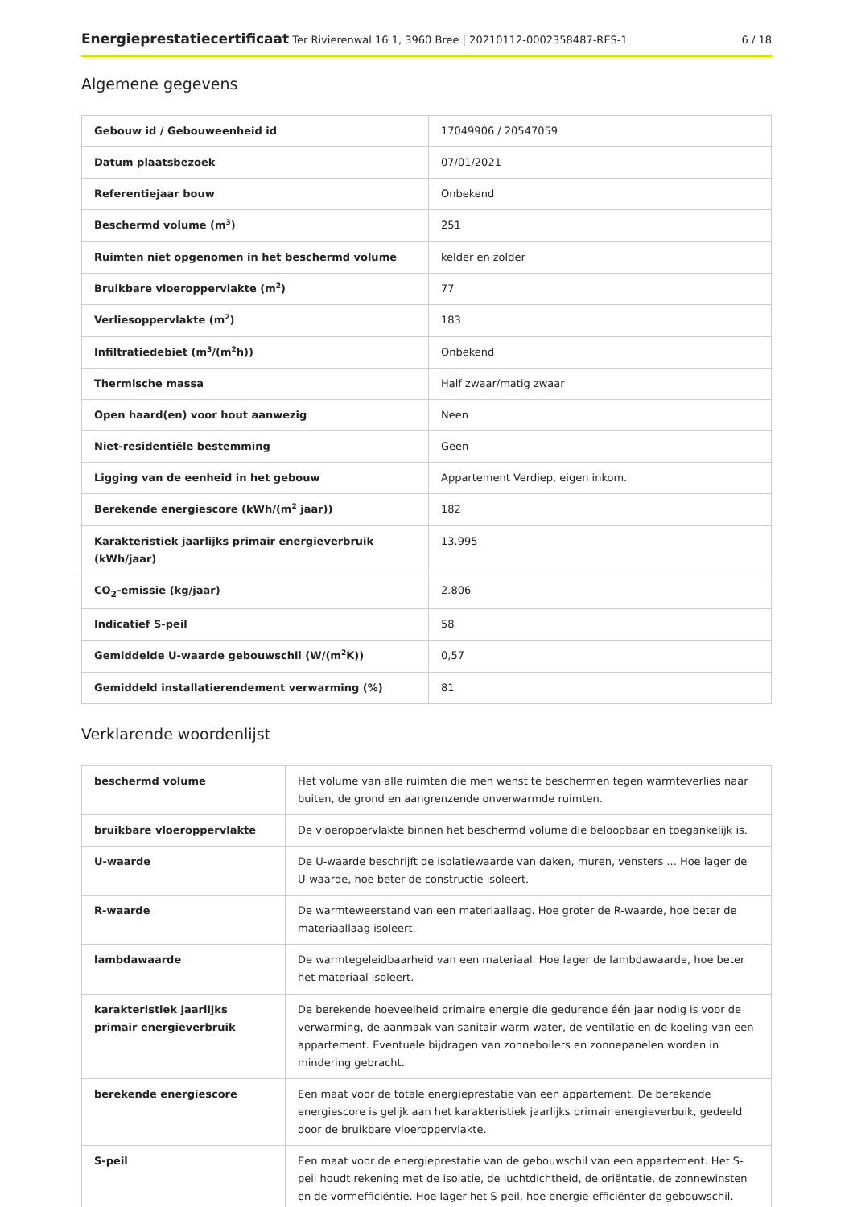Energieprestatiecertificaat Ter Rivierenwal 16 1, 3960 Bree | 20210112-0002358487-RES-1 6 / 18
Algemene gegevens
| Gebouw id / Gebouweenheid id | 17049906 / 20547059 |
| Datum plaatsbezoek | 07/01/2021 |
| Referentiejaar bouw | Onbekend |
| Beschermd volume (m<sup>3</sup>) | 251 |
| Ruimten niet opgenomen in het beschermd volume | kelder en zolder |
| Bruikbare vloeroppervlakte (m<sup>2</sup>) | 77 |
| Verliesoppervlakte (m<sup>2</sup>) | 183 |
| Infiltratiedebiet (m<sup>3</sup>/(m<sup>2</sup>h)) | Onbekend |
| Thermische massa | Half zwaar/matig zwaar |
| Open haard(en) voor hout aanwezig | Neen |
| Niet-residentiële bestemming | Geen |
| Ligging van de eenheid in het gebouw | Appartement Verdiep, eigen inkom. |
| Berekende energiescore (kWh/(m<sup>2</sup> jaar)) | 182 |
| Karakteristiek jaarlijks primair energieverbruik (kWh/jaar) | 13.995 |
| CO<sub>2</sub>-emissie (kg/jaar) | 2.806 |
| Indicatief S-peil | 58 |
| Gemiddelde U-waarde gebouwschil (W/(m<sup>2</sup>K)) | 0,57 |
| Gemiddeld installatierendement verwarming (%) | 81 |
Verklarende woordenlijst
| beschermd volume | Het volume van alle ruimten die men wenst te beschermen tegen warmteverlies naar buiten, de grond en aangrenzende onverwarmde ruimten. |
| bruikbare vloeroppervlakte | De vloeroppervlakte binnen het beschermd volume die beloopbaar en toegankelijk is. |
| U-waarde | De U-waarde beschrijft de isolatiewaarde van daken, muren, vensters ... Hoe lager de U-waarde, hoe beter de constructie isoleert. |
| R-waarde | De warmteweerstand van een materiaallaag. Hoe groter de R-waarde, hoe beter de materiaallaag isoleert. |
| lambdawaarde | De warmtegeleidbaarheid van een materiaal. Hoe lager de lambdawaarde, hoe beter het materiaal isoleert. |
| karakteristiek jaarlijks primair energieverbruik | De berekende hoeveelheid primaire energie die gedurende één jaar nodig is voor de verwarming, de aanmaak van sanitair warm water, de ventilatie en de koeling van een appartement. Eventuele bijdragen van zonneboilers en zonnepanelen worden in mindering gebracht. |
| berekende energiescore | Een maat voor de totale energieprestatie van een appartement. De berekende energiescore is gelijk aan het karakteristiek jaarlijks primair energieverbuik, gedeeld door de bruikbare vloeroppervlakte. |
| S-peil | Een maat voor de energieprestatie van de gebouwschil van een appartement. Het S-peil houdt rekening met de isolatie, de luchtdichtheid, de oriëntatie, de zonnewinsten en de vormefficiëntie. Hoe lager het S-peil, hoe energie-efficiënter de gebouwschil. |